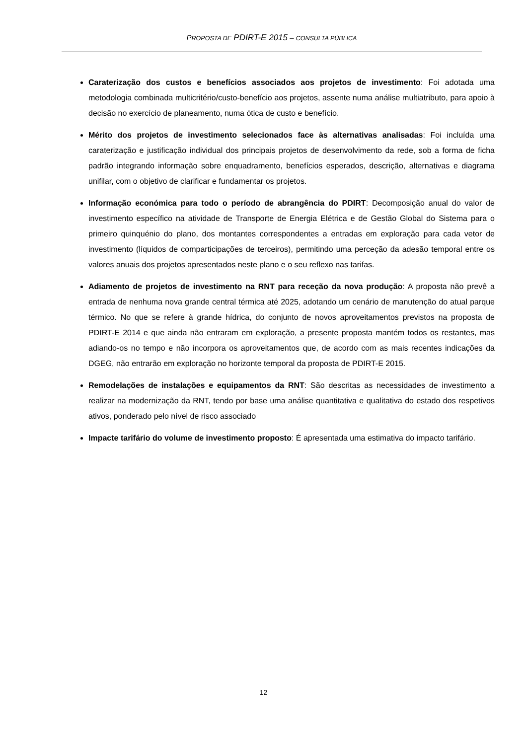PROPOSTA DE PDIRT-E 2015 – CONSULTA PÚBLICA
Caraterização dos custos e benefícios associados aos projetos de investimento: Foi adotada uma metodologia combinada multicritério/custo-benefício aos projetos, assente numa análise multiatributo, para apoio à decisão no exercício de planeamento, numa ótica de custo e benefício.
Mérito dos projetos de investimento selecionados face às alternativas analisadas: Foi incluída uma caraterização e justificação individual dos principais projetos de desenvolvimento da rede, sob a forma de ficha padrão integrando informação sobre enquadramento, benefícios esperados, descrição, alternativas e diagrama unifilar, com o objetivo de clarificar e fundamentar os projetos.
Informação económica para todo o período de abrangência do PDIRT: Decomposição anual do valor de investimento específico na atividade de Transporte de Energia Elétrica e de Gestão Global do Sistema para o primeiro quinquénio do plano, dos montantes correspondentes a entradas em exploração para cada vetor de investimento (líquidos de comparticipações de terceiros), permitindo uma perceção da adesão temporal entre os valores anuais dos projetos apresentados neste plano e o seu reflexo nas tarifas.
Adiamento de projetos de investimento na RNT para receção da nova produção: A proposta não prevê a entrada de nenhuma nova grande central térmica até 2025, adotando um cenário de manutenção do atual parque térmico. No que se refere à grande hídrica, do conjunto de novos aproveitamentos previstos na proposta de PDIRT-E 2014 e que ainda não entraram em exploração, a presente proposta mantém todos os restantes, mas adiando-os no tempo e não incorpora os aproveitamentos que, de acordo com as mais recentes indicações da DGEG, não entrarão em exploração no horizonte temporal da proposta de PDIRT-E 2015.
Remodelações de instalações e equipamentos da RNT: São descritas as necessidades de investimento a realizar na modernização da RNT, tendo por base uma análise quantitativa e qualitativa do estado dos respetivos ativos, ponderado pelo nível de risco associado
Impacte tarifário do volume de investimento proposto: É apresentada uma estimativa do impacto tarifário.
12